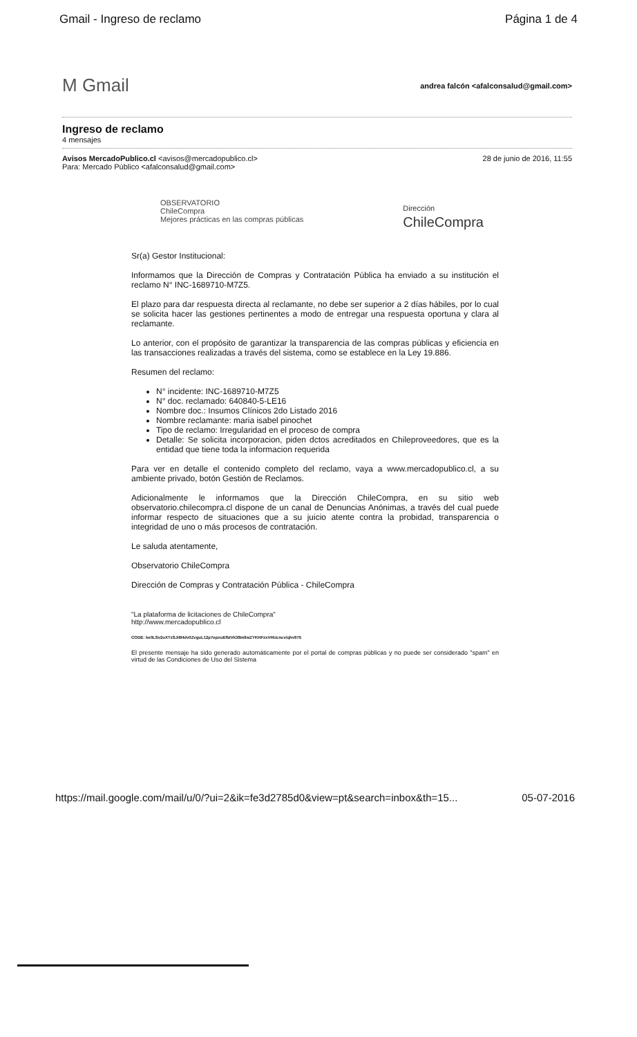Gmail - Ingreso de reclamo Página 1 de 4
M Gmail andrea falcón <afalconsalud@gmail.com>
Ingreso de reclamo
4 mensajes
Avisos MercadoPublico.cl <avisos@mercadopublico.cl>
Para: Mercado Público <afalconsalud@gmail.com>
28 de junio de 2016, 11:55
OBSERVATORIO
ChileCompra
Mejores prácticas en las compras públicas
Dirección
ChileCompra
Sr(a) Gestor Institucional:
Informamos que la Dirección de Compras y Contratación Pública ha enviado a su institución el reclamo N° INC-1689710-M7Z5.
El plazo para dar respuesta directa al reclamante, no debe ser superior a 2 días hábiles, por lo cual se solicita hacer las gestiones pertinentes a modo de entregar una respuesta oportuna y clara al reclamante.
Lo anterior, con el propósito de garantizar la transparencia de las compras públicas y eficiencia en las transacciones realizadas a través del sistema, como se establece en la Ley 19.886.
Resumen del reclamo:
N° incidente: INC-1689710-M7Z5
N° doc. reclamado: 640840-5-LE16
Nombre doc.: Insumos Clínicos 2do Listado 2016
Nombre reclamante: maria isabel pinochet
Tipo de reclamo: Irregularidad en el proceso de compra
Detalle: Se solicita incorporacion, piden dctos acreditados en Chileproveedores, que es la entidad que tiene toda la informacion requerida
Para ver en detalle el contenido completo del reclamo, vaya a www.mercadopublico.cl, a su ambiente privado, botón Gestión de Reclamos.
Adicionalmente le informamos que la Dirección ChileCompra, en su sitio web observatorio.chilecompra.cl dispone de un canal de Denuncias Anónimas, a través del cual puede informar respecto de situaciones que a su juicio atente contra la probidad, transparencia o integridad de uno o más procesos de contratación.
Le saluda atentamente,
Observatorio ChileCompra
Dirección de Compras y Contratación Pública - ChileCompra
"La plataforma de licitaciones de ChileCompra"
http://www.mercadopublico.cl
CODE: ke0LSv2oXTzSJi6Hdv0ZvguL12p7epxuEfbIVk38m9wZYKHFzxVHUcncv/qhv975
El presente mensaje ha sido generado automáticamente por el portal de compras públicas y no puede ser considerado "spam" en virtud de las Condiciones de Uso del Sistema
https://mail.google.com/mail/u/0/?ui=2&ik=fe3d2785d0&view=pt&search=inbox&th=15... 05-07-2016